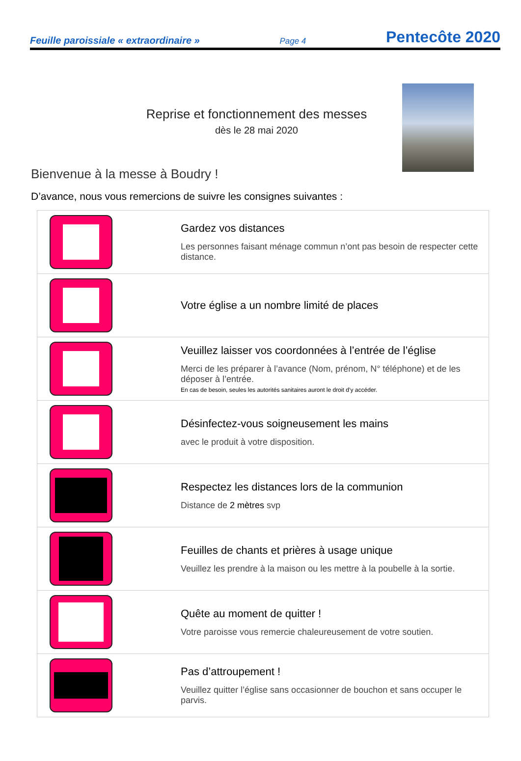Feuille paroissiale « extraordinaire » Page 4 Pentecôte 2020
Reprise et fonctionnement des messes
dès le 28 mai 2020
Bienvenue à la messe à Boudry !
D’avance, nous vous remercions de suivre les consignes suivantes :
| | Gardez vos distances Les personnes faisant ménage commun n’ont pas besoin de respecter cette distance. |
| | Votre église a un nombre limité de places |
| | Veuillez laisser vos coordonnées à l’entrée de l’église Merci de les préparer à l’avance (Nom, prénom, N° téléphone) et de les déposer à l’entrée. En cas de besoin, seules les autorités sanitaires auront le droit d’y accéder. |
| | Désinfectez-vous soigneusement les mains avec le produit à votre disposition. |
| | Respectez les distances lors de la communion Distance de 2 mètres svp |
| | Feuilles de chants et prières à usage unique Veuillez les prendre à la maison ou les mettre à la poubelle à la sortie. |
| | Quête au moment de quitter ! Votre paroisse vous remercie chaleureusement de votre soutien. |
| | Pas d’attroupement ! Veuillez quitter l’église sans occasionner de bouchon et sans occuper le parvis. |